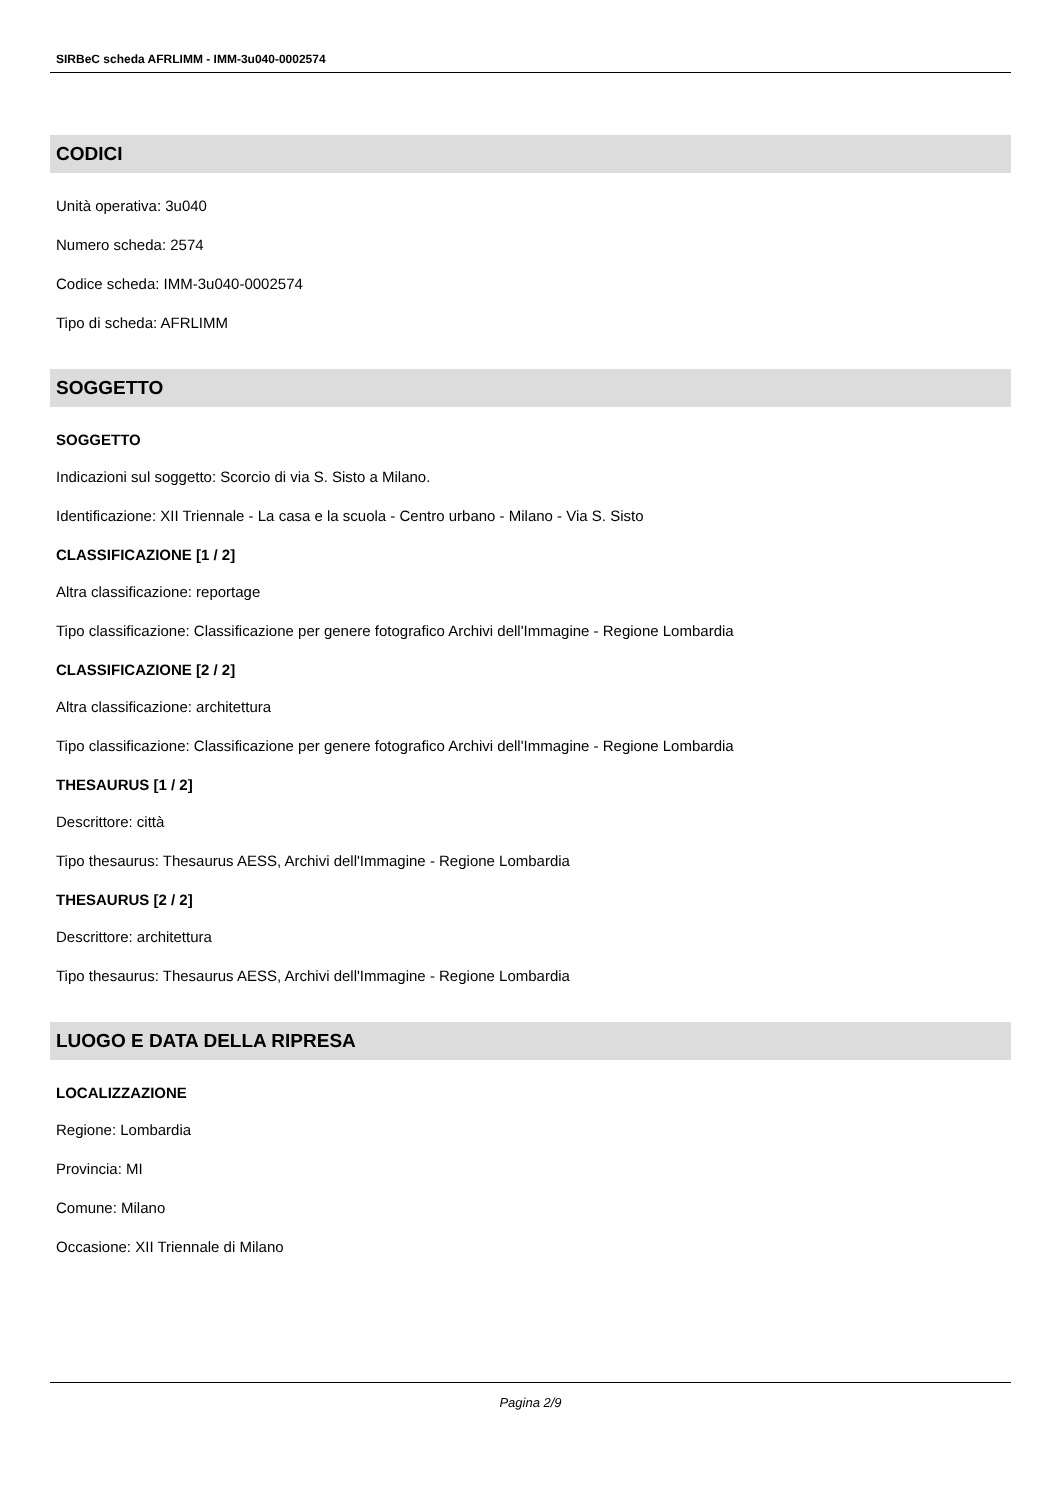SIRBeC scheda AFRLIMM - IMM-3u040-0002574
CODICI
Unità operativa: 3u040
Numero scheda: 2574
Codice scheda: IMM-3u040-0002574
Tipo di scheda: AFRLIMM
SOGGETTO
SOGGETTO
Indicazioni sul soggetto: Scorcio di via S. Sisto a Milano.
Identificazione: XII Triennale - La casa e la scuola - Centro urbano - Milano - Via S. Sisto
CLASSIFICAZIONE [1 / 2]
Altra classificazione: reportage
Tipo classificazione: Classificazione per genere fotografico Archivi dell'Immagine - Regione Lombardia
CLASSIFICAZIONE [2 / 2]
Altra classificazione: architettura
Tipo classificazione: Classificazione per genere fotografico Archivi dell'Immagine - Regione Lombardia
THESAURUS [1 / 2]
Descrittore: città
Tipo thesaurus: Thesaurus AESS, Archivi dell'Immagine - Regione Lombardia
THESAURUS [2 / 2]
Descrittore: architettura
Tipo thesaurus: Thesaurus AESS, Archivi dell'Immagine - Regione Lombardia
LUOGO E DATA DELLA RIPRESA
LOCALIZZAZIONE
Regione: Lombardia
Provincia: MI
Comune: Milano
Occasione: XII Triennale di Milano
Pagina 2/9